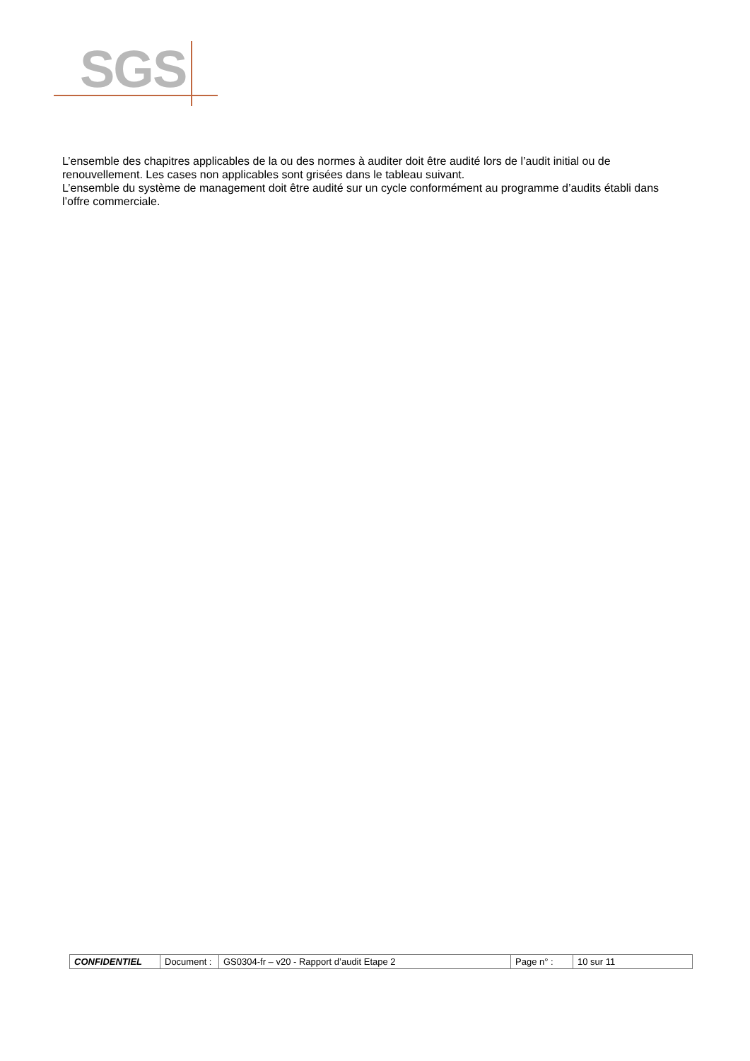SGS
L’ensemble des chapitres applicables de la ou des normes à auditer doit être audité lors de l’audit initial ou de renouvellement. Les cases non applicables sont grisées dans le tableau suivant.
L’ensemble du système de management doit être audité sur un cycle conformément au programme d’audits établi dans l’offre commerciale.
| CONFIDENTIEL | Document : | GS0304-fr – v20 - Rapport d’audit Etape 2 | Page n° : | 10 sur 11 |